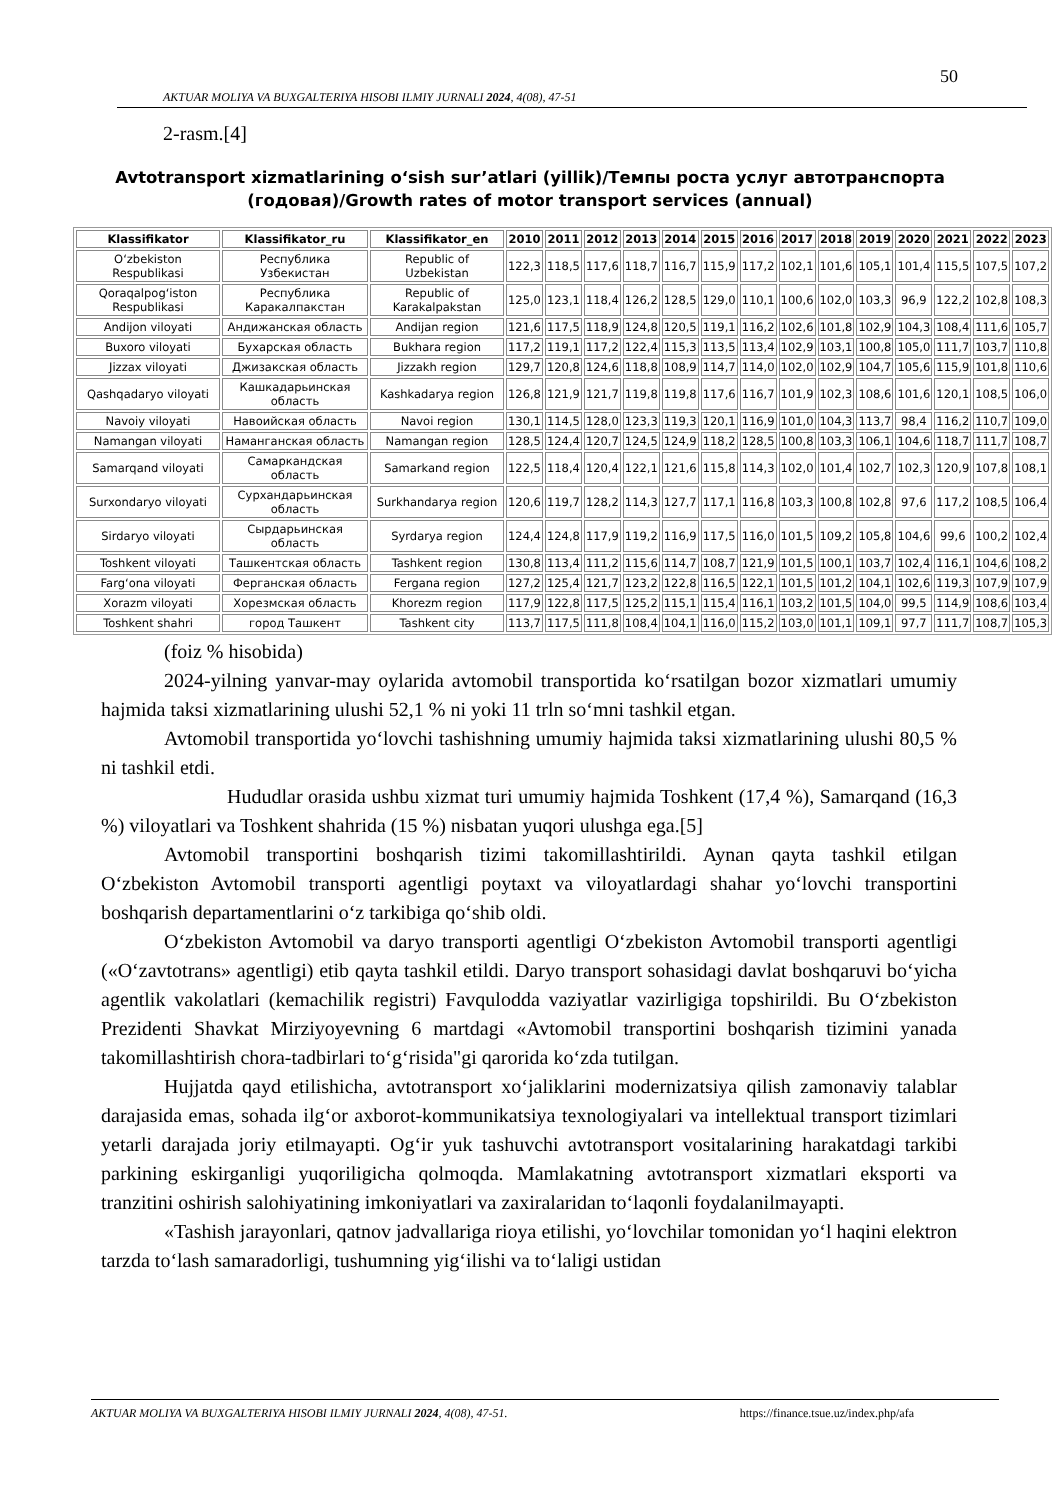50
AKTUAR MOLIYA VA BUXGALTERIYA HISOBI ILMIY JURNALI 2024, 4(08), 47-51
2-rasm.[4]
Avtotransport xizmatlarining o‘sish sur’atlari (yillik)/Темпы роста услуг автотранспорта (годовая)/Growth rates of motor transport services (annual)
| Klassifikator | Klassifikator_ru | Klassifikator_en | 2010 | 2011 | 2012 | 2013 | 2014 | 2015 | 2016 | 2017 | 2018 | 2019 | 2020 | 2021 | 2022 | 2023 |
| --- | --- | --- | --- | --- | --- | --- | --- | --- | --- | --- | --- | --- | --- | --- | --- | --- |
| O‘zbekiston Respublikasi | Республика Узбекистан | Republic of Uzbekistan | 122,3 | 118,5 | 117,6 | 118,7 | 116,7 | 115,9 | 117,2 | 102,1 | 101,6 | 105,1 | 101,4 | 115,5 | 107,5 | 107,2 |
| Qoraqalpog‘iston Respublikasi | Республика Каракалпакстан | Republic of Karakalpakstan | 125,0 | 123,1 | 118,4 | 126,2 | 128,5 | 129,0 | 110,1 | 100,6 | 102,0 | 103,3 | 96,9 | 122,2 | 102,8 | 108,3 |
| Andijon viloyati | Андижанская область | Andijan region | 121,6 | 117,5 | 118,9 | 124,8 | 120,5 | 119,1 | 116,2 | 102,6 | 101,8 | 102,9 | 104,3 | 108,4 | 111,6 | 105,7 |
| Buxoro viloyati | Бухарская область | Bukhara region | 117,2 | 119,1 | 117,2 | 122,4 | 115,3 | 113,5 | 113,4 | 102,9 | 103,1 | 100,8 | 105,0 | 111,7 | 103,7 | 110,8 |
| Jizzax viloyati | Джизакская область | Jizzakh region | 129,7 | 120,8 | 124,6 | 118,8 | 108,9 | 114,7 | 114,0 | 102,0 | 102,9 | 104,7 | 105,6 | 115,9 | 101,8 | 110,6 |
| Qashqadaryo viloyati | Кашкадарьинская область | Kashkadarya region | 126,8 | 121,9 | 121,7 | 119,8 | 119,8 | 117,6 | 116,7 | 101,9 | 102,3 | 108,6 | 101,6 | 120,1 | 108,5 | 106,0 |
| Navoiy viloyati | Навоийская область | Navoi region | 130,1 | 114,5 | 128,0 | 123,3 | 119,3 | 120,1 | 116,9 | 101,0 | 104,3 | 113,7 | 98,4 | 116,2 | 110,7 | 109,0 |
| Namangan viloyati | Наманганская область | Namangan region | 128,5 | 124,4 | 120,7 | 124,5 | 124,9 | 118,2 | 128,5 | 100,8 | 103,3 | 106,1 | 104,6 | 118,7 | 111,7 | 108,7 |
| Samarqand viloyati | Самаркандская область | Samarkand region | 122,5 | 118,4 | 120,4 | 122,1 | 121,6 | 115,8 | 114,3 | 102,0 | 101,4 | 102,7 | 102,3 | 120,9 | 107,8 | 108,1 |
| Surxondaryo viloyati | Сурхандарьинская область | Surkhandarya region | 120,6 | 119,7 | 128,2 | 114,3 | 127,7 | 117,1 | 116,8 | 103,3 | 100,8 | 102,8 | 97,6 | 117,2 | 108,5 | 106,4 |
| Sirdaryo viloyati | Сырдарьинская область | Syrdarya region | 124,4 | 124,8 | 117,9 | 119,2 | 116,9 | 117,5 | 116,0 | 101,5 | 109,2 | 105,8 | 104,6 | 99,6 | 100,2 | 102,4 |
| Toshkent viloyati | Ташкентская область | Tashkent region | 130,8 | 113,4 | 111,2 | 115,6 | 114,7 | 108,7 | 121,9 | 101,5 | 100,1 | 103,7 | 102,4 | 116,1 | 104,6 | 108,2 |
| Farg‘ona viloyati | Ферганская область | Fergana region | 127,2 | 125,4 | 121,7 | 123,2 | 122,8 | 116,5 | 122,1 | 101,5 | 101,2 | 104,1 | 102,6 | 119,3 | 107,9 | 107,9 |
| Xorazm viloyati | Хорезмская область | Khorezm region | 117,9 | 122,8 | 117,5 | 125,2 | 115,1 | 115,4 | 116,1 | 103,2 | 101,5 | 104,0 | 99,5 | 114,9 | 108,6 | 103,4 |
| Toshkent shahri | город Ташкент | Tashkent city | 113,7 | 117,5 | 111,8 | 108,4 | 104,1 | 116,0 | 115,2 | 103,0 | 101,1 | 109,1 | 97,7 | 111,7 | 108,7 | 105,3 |
(foiz % hisobida)
2024-yilning yanvar-may oylarida avtomobil transportida ko‘rsatilgan bozor xizmatlari umumiy hajmida taksi xizmatlarining ulushi 52,1 % ni yoki 11 trln so‘mni tashkil etgan.
Avtomobil transportida yo‘lovchi tashishning umumiy hajmida taksi xizmatlarining ulushi 80,5 % ni tashkil etdi.
Hududlar orasida ushbu xizmat turi umumiy hajmida Toshkent (17,4 %), Samarqand (16,3 %) viloyatlari va Toshkent shahrida (15 %) nisbatan yuqori ulushga ega.[5]
Avtomobil transportini boshqarish tizimi takomillashtirildi. Aynan qayta tashkil etilgan O‘zbekiston Avtomobil transporti agentligi poytaxt va viloyatlardagi shahar yo‘lovchi transportini boshqarish departamentlarini o‘z tarkibiga qo‘shib oldi.
O‘zbekiston Avtomobil va daryo transporti agentligi O‘zbekiston Avtomobil transporti agentligi («O‘zavtotrans» agentligi) etib qayta tashkil etildi. Daryo transport sohasidagi davlat boshqaruvi bo‘yicha agentlik vakolatlari (kemachilik registri) Favqulodda vaziyatlar vazirligiga topshirildi. Bu O‘zbekiston Prezidenti Shavkat Mirziyoyevning 6 martdagi «Avtomobil transportini boshqarish tizimini yanada takomillashtirish chora-tadbirlari to‘g‘risida"gi qarorida ko‘zda tutilgan.
Hujjatda qayd etilishicha, avtotransport xo‘jaliklarini modernizatsiya qilish zamonaviy talablar darajasida emas, sohada ilg‘or axborot-kommunikatsiya texnologiyalari va intellektual transport tizimlari yetarli darajada joriy etilmayapti. Og‘ir yuk tashuvchi avtotransport vositalarining harakatdagi tarkibi parkining eskirganligi yuqoriligicha qolmoqda. Mamlakatning avtotransport xizmatlari eksporti va tranzitini oshirish salohiyatining imkoniyatlari va zaxiralaridan to‘laqonli foydalanilmayapti.
«Tashish jarayonlari, qatnov jadvallariga rioya etilishi, yo‘lovchilar tomonidan yo‘l haqini elektron tarzda to‘lash samaradorligi, tushumning yig‘ilishi va to‘laligi ustidan
AKTUAR MOLIYA VA BUXGALTERIYA HISOBI ILMIY JURNALI 2024, 4(08), 47-51. https://finance.tsue.uz/index.php/afa